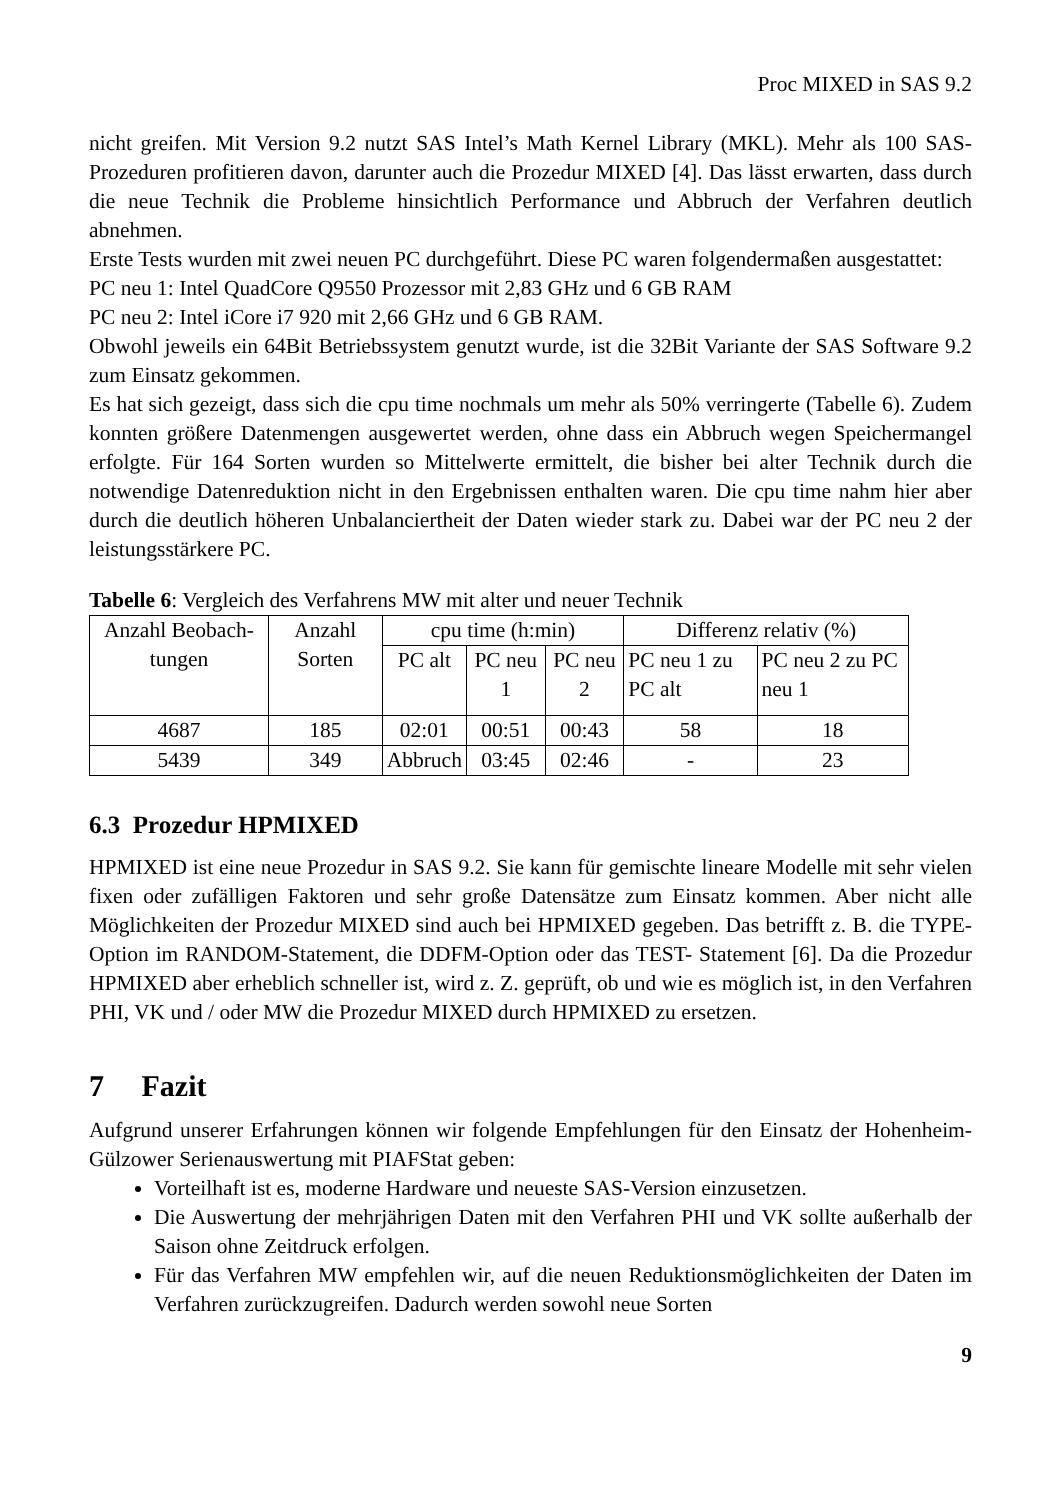Proc MIXED in SAS 9.2
nicht greifen. Mit Version 9.2 nutzt SAS Intel’s Math Kernel Library (MKL). Mehr als 100 SAS-Prozeduren profitieren davon, darunter auch die Prozedur MIXED [4]. Das lässt erwarten, dass durch die neue Technik die Probleme hinsichtlich Performance und Abbruch der Verfahren deutlich abnehmen.
Erste Tests wurden mit zwei neuen PC durchgeführt. Diese PC waren folgendermaßen ausgestattet:
PC neu 1: Intel QuadCore Q9550 Prozessor mit 2,83 GHz und 6 GB RAM
PC neu 2: Intel iCore i7 920 mit 2,66 GHz und 6 GB RAM.
Obwohl jeweils ein 64Bit Betriebssystem genutzt wurde, ist die 32Bit Variante der SAS Software 9.2 zum Einsatz gekommen.
Es hat sich gezeigt, dass sich die cpu time nochmals um mehr als 50% verringerte (Tabelle 6). Zudem konnten größere Datenmengen ausgewertet werden, ohne dass ein Abbruch wegen Speichermangel erfolgte. Für 164 Sorten wurden so Mittelwerte ermittelt, die bisher bei alter Technik durch die notwendige Datenreduktion nicht in den Ergebnissen enthalten waren. Die cpu time nahm hier aber durch die deutlich höheren Unbalanciertheit der Daten wieder stark zu. Dabei war der PC neu 2 der leistungsstärkere PC.
Tabelle 6: Vergleich des Verfahrens MW mit alter und neuer Technik
| Anzahl Beobach-tungen | Anzahl Sorten | cpu time (h:min) | | | Differenz relativ (%) | |
| --- | --- | --- | --- | --- | --- | --- |
| | | PC alt | PC neu 1 | PC neu 2 | PC neu 1 zu PC alt | PC neu 2 zu PC neu 1 |
| 4687 | 185 | 02:01 | 00:51 | 00:43 | 58 | 18 |
| 5439 | 349 | Abbruch | 03:45 | 02:46 | - | 23 |
6.3 Prozedur HPMIXED
HPMIXED ist eine neue Prozedur in SAS 9.2. Sie kann für gemischte lineare Modelle mit sehr vielen fixen oder zufälligen Faktoren und sehr große Datensätze zum Einsatz kommen. Aber nicht alle Möglichkeiten der Prozedur MIXED sind auch bei HPMIXED gegeben. Das betrifft z. B. die TYPE-Option im RANDOM-Statement, die DDFM-Option oder das TEST- Statement [6]. Da die Prozedur HPMIXED aber erheblich schneller ist, wird z. Z. geprüft, ob und wie es möglich ist, in den Verfahren PHI, VK und / oder MW die Prozedur MIXED durch HPMIXED zu ersetzen.
7 Fazit
Aufgrund unserer Erfahrungen können wir folgende Empfehlungen für den Einsatz der Hohenheim-Gülzower Serienauswertung mit PIAFStat geben:
Vorteilhaft ist es, moderne Hardware und neueste SAS-Version einzusetzen.
Die Auswertung der mehrjährigen Daten mit den Verfahren PHI und VK sollte außerhalb der Saison ohne Zeitdruck erfolgen.
Für das Verfahren MW empfehlen wir, auf die neuen Reduktionsmöglichkeiten der Daten im Verfahren zurückzugreifen. Dadurch werden sowohl neue Sorten
9